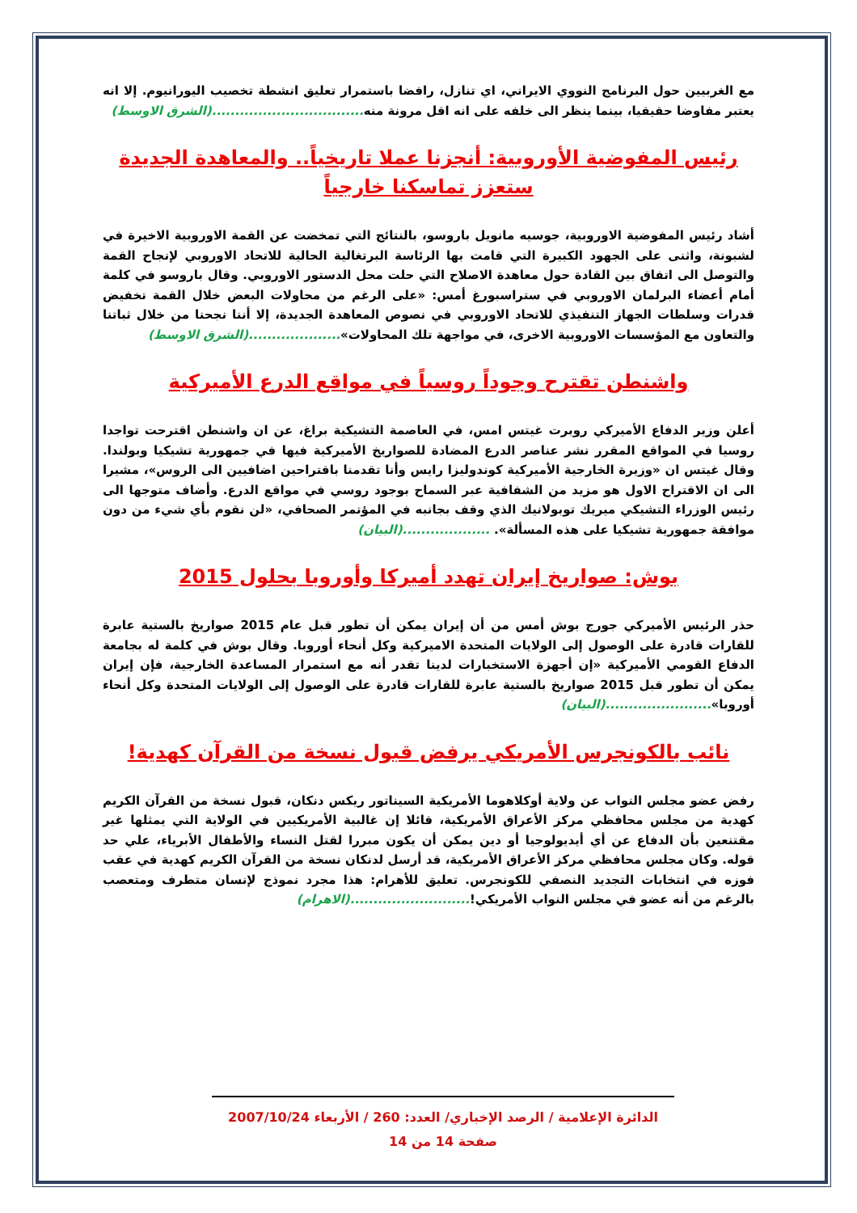مع الغربيين حول البرنامج النووي الايراني، اي تنازل، رافضا باستمرار تعليق انشطة تخصيب اليورانيوم. إلا انه يعتبر مفاوضا حقيقيا، بينما ينظر الى خلفه على انه اقل مرونة منه.................................(الشرق الاوسط)
رئيس المفوضية الأوروبية: أنجزنا عملا تاريخياً.. والمعاهدة الجديدة ستعزز تماسكنا خارجياً
أشاد رئيس المفوضية الاوروبية، جوسيه مانويل باروسو، بالنتائج التي تمخضت عن القمة الاوروبية الاخيرة في لشبونة، واثنى على الجهود الكبيرة التي قامت بها الرئاسة البرتغالية الحالية للاتحاد الاوروبي لإنجاح القمة والتوصل الى اتفاق بين القادة حول معاهدة الاصلاح التي حلت محل الدستور الاوروبي. وقال باروسو في كلمة أمام أعضاء البرلمان الاوروبي في ستراسبورغ أمس: «على الرغم من محاولات البعض خلال القمة تخفيض قدرات وسلطات الجهاز التنفيذي للاتحاد الاوروبي في نصوص المعاهدة الجديدة، إلا أننا نجحنا من خلال ثباتنا والتعاون مع المؤسسات الاوروبية الاخرى، في مواجهة تلك المحاولات»....................(الشرق الاوسط)
واشنطن تقترح وجوداً روسياً في مواقع الدرع الأميركية
أعلن وزير الدفاع الأميركي روبرت غيتس امس، في العاصمة التشيكية براغ، عن ان واشنطن اقترحت تواجدا روسيا في المواقع المقرر نشر عناصر الدرع المضادة للصواريخ الأميركية فيها في جمهورية تشيكيا وبولندا. وقال غيتس ان «وزيرة الخارجية الأميركية كوندوليزا رايس وأنا تقدمنا باقتراحين اضافيين الى الروس»، مشيرا الى ان الاقتراح الاول هو مزيد من الشفافية عبر السماح بوجود روسي في مواقع الدرع. وأضاف متوجها الى رئيس الوزراء التشيكي ميريك توبولانيك الذي وقف بجانبه في المؤتمر الصحافي، «لن نقوم بأي شيء من دون موافقة جمهورية تشيكيا على هذه المسألة». ...................(البيان)
بوش: صواريخ إيران تهدد أميركا وأوروبا بحلول 2015
حذر الرئيس الأميركي جورج بوش أمس من أن إيران يمكن أن تطور قبل عام 2015 صواريخ بالستية عابرة للقارات قادرة على الوصول إلى الولايات المتحدة الاميركية وكل أنحاء أوروبا. وقال بوش في كلمة له بجامعة الدفاع القومي الأميركية «إن أجهزة الاستخبارات لدينا تقدر أنه مع استمرار المساعدة الخارجية، فإن إيران يمكن أن تطور قبل 2015 صواريخ بالستية عابرة للقارات قادرة على الوصول إلى الولايات المتحدة وكل أنحاء أوروبا».......................(البيان)
نائب بالكونجرس الأمريكي يرفض قبول نسخة من القرآن كهدية!
رفض عضو مجلس النواب عن ولاية أوكلاهوما الأمريكية السيناتور ريكس دنكان، قبول نسخة من القرآن الكريم كهدية من مجلس محافظي مركز الأعراق الأمريكية، قائلا إن غالبية الأمريكيين في الولاية التي يمثلها غير مقتنعين بأن الدفاع عن أي أيديولوجيا أو دين يمكن أن يكون مبررا لقتل النساء والأطفال الأبرياء، علي حد قوله. وكان مجلس محافظي مركز الأعراق الأمريكية، قد أرسل لدنكان نسخة من القرآن الكريم كهدية في عقب فوزه في انتخابات التجديد النصفي للكونجرس. تعليق للأهرام: هذا مجرد نموذج لإنسان متطرف ومتعصب بالرغم من أنه عضو في مجلس النواب الأمريكي!..........................(الاهرام)
الدائرة الإعلامية / الرصد الإخباري/ العدد: 260 / الأربعاء 2007/10/24
صفحة 14 من 14